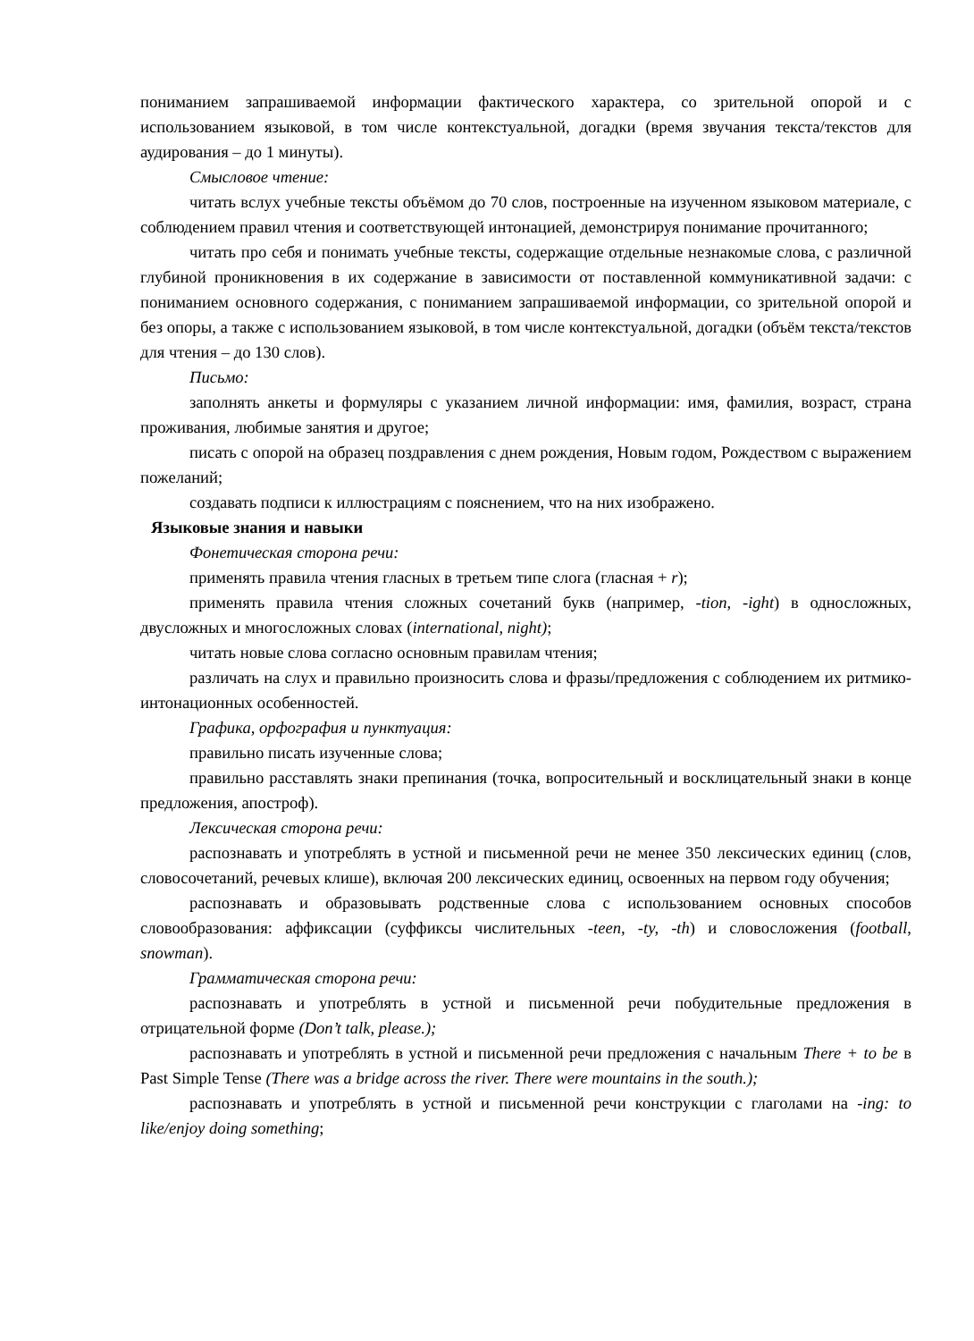пониманием запрашиваемой информации фактического характера, со зрительной опорой и с использованием языковой, в том числе контекстуальной, догадки (время звучания текста/текстов для аудирования – до 1 минуты).
Смысловое чтение:
читать вслух учебные тексты объёмом до 70 слов, построенные на изученном языковом материале, с соблюдением правил чтения и соответствующей интонацией, демонстрируя понимание прочитанного;
читать про себя и понимать учебные тексты, содержащие отдельные незнакомые слова, с различной глубиной проникновения в их содержание в зависимости от поставленной коммуникативной задачи: с пониманием основного содержания, с пониманием запрашиваемой информации, со зрительной опорой и без опоры, а также с использованием языковой, в том числе контекстуальной, догадки (объём текста/текстов для чтения – до 130 слов).
Письмо:
заполнять анкеты и формуляры с указанием личной информации: имя, фамилия, возраст, страна проживания, любимые занятия и другое;
писать с опорой на образец поздравления с днем рождения, Новым годом, Рождеством с выражением пожеланий;
создавать подписи к иллюстрациям с пояснением, что на них изображено.
Языковые знания и навыки
Фонетическая сторона речи:
применять правила чтения гласных в третьем типе слога (гласная + r);
применять правила чтения сложных сочетаний букв (например, -tion, -ight) в односложных, двусложных и многосложных словах (international, night);
читать новые слова согласно основным правилам чтения;
различать на слух и правильно произносить слова и фразы/предложения с соблюдением их ритмико-интонационных особенностей.
Графика, орфография и пунктуация:
правильно писать изученные слова;
правильно расставлять знаки препинания (точка, вопросительный и восклицательный знаки в конце предложения, апостроф).
Лексическая сторона речи:
распознавать и употреблять в устной и письменной речи не менее 350 лексических единиц (слов, словосочетаний, речевых клише), включая 200 лексических единиц, освоенных на первом году обучения;
распознавать и образовывать родственные слова с использованием основных способов словообразования: аффиксации (суффиксы числительных -teen, -ty, -th) и словосложения (football, snowman).
Грамматическая сторона речи:
распознавать и употреблять в устной и письменной речи побудительные предложения в отрицательной форме (Don’t talk, please.);
распознавать и употреблять в устной и письменной речи предложения с начальным There + to be в Past Simple Tense (There was a bridge across the river. There were mountains in the south.);
распознавать и употреблять в устной и письменной речи конструкции с глаголами на -ing: to like/enjoy doing something;